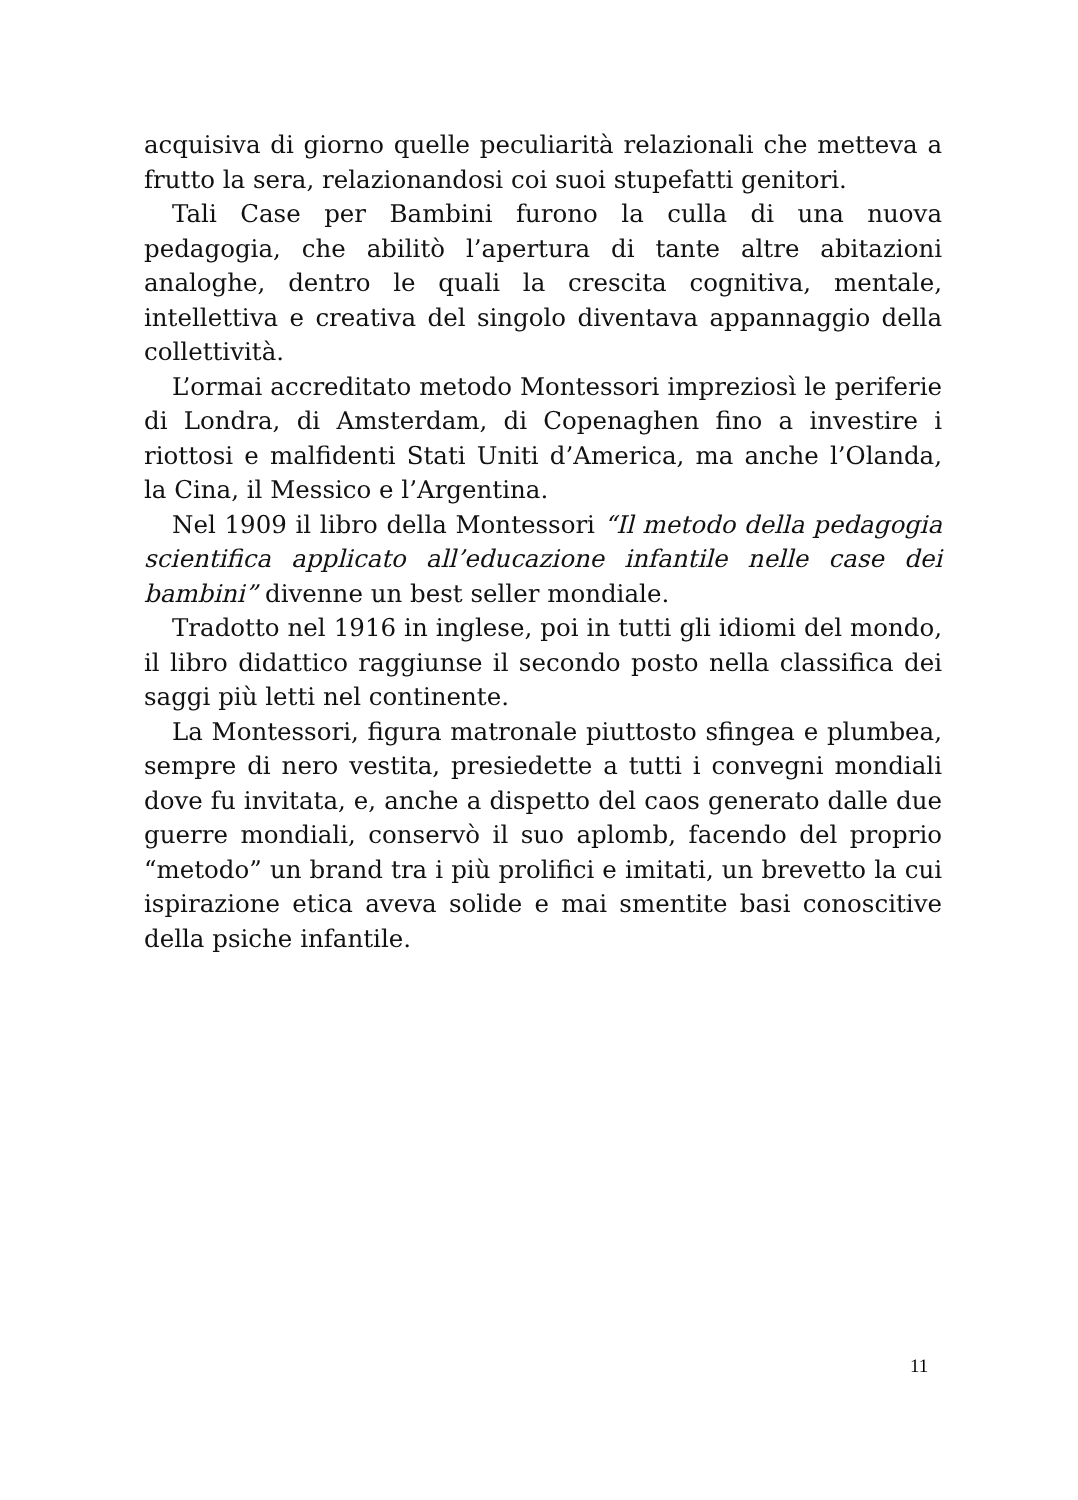acquisiva di giorno quelle peculiarità relazionali che metteva a frutto la sera, relazionandosi coi suoi stupefatti genitori.
Tali Case per Bambini furono la culla di una nuova pedagogia, che abilitò l’apertura di tante altre abitazioni analoghe, dentro le quali la crescita cognitiva, mentale, intellettiva e creativa del singolo diventava appannaggio della collettività.
L’ormai accreditato metodo Montessori impreziosì le periferie di Londra, di Amsterdam, di Copenaghen fino a investire i riottosi e malfidenti Stati Uniti d’America, ma anche l’Olanda, la Cina, il Messico e l’Argentina.
Nel 1909 il libro della Montessori “Il metodo della pedagogia scientifica applicato all’educazione infantile nelle case dei bambini” divenne un best seller mondiale.
Tradotto nel 1916 in inglese, poi in tutti gli idiomi del mondo, il libro didattico raggiunse il secondo posto nella classifica dei saggi più letti nel continente.
La Montessori, figura matronale piuttosto sfingea e plumbea, sempre di nero vestita, presiedette a tutti i convegni mondiali dove fu invitata, e, anche a dispetto del caos generato dalle due guerre mondiali, conservò il suo aplomb, facendo del proprio “metodo” un brand tra i più prolifici e imitati, un brevetto la cui ispirazione etica aveva solide e mai smentite basi conoscitive della psiche infantile.
11